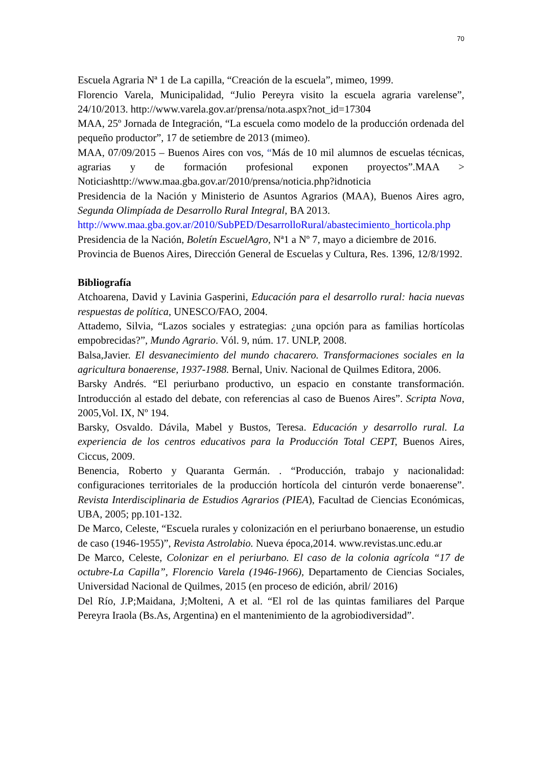70
Escuela Agraria Nª 1 de La capilla, “Creación de la escuela”, mimeo, 1999.
Florencio Varela, Municipalidad, “Julio Pereyra visito la escuela agraria varelense”, 24/10/2013. http://www.varela.gov.ar/prensa/nota.aspx?not_id=17304
MAA, 25º Jornada de Integración, “La escuela como modelo de la producción ordenada del pequeño productor”, 17 de setiembre de 2013 (mimeo).
MAA, 07/09/2015 – Buenos Aires con vos, “Más de 10 mil alumnos de escuelas técnicas, agrarias y de formación profesional exponen proyectos”.MAA > Noticiashttp://www.maa.gba.gov.ar/2010/prensa/noticia.php?idnoticia
Presidencia de la Nación y Ministerio de Asuntos Agrarios (MAA), Buenos Aires agro, Segunda Olimpíada de Desarrollo Rural Integral, BA 2013.
http://www.maa.gba.gov.ar/2010/SubPED/DesarrolloRural/abastecimiento_horticola.php
Presidencia de la Nación, Boletín EscuelAgro, Nª1 a Nº 7, mayo a diciembre de 2016.
Provincia de Buenos Aires, Dirección General de Escuelas y Cultura, Res. 1396, 12/8/1992.
Bibliografía
Atchoarena, David y Lavinia Gasperini, Educación para el desarrollo rural: hacia nuevas respuestas de política, UNESCO/FAO, 2004.
Attademo, Silvia, “Lazos sociales y estrategias: ¿una opción para as familias hortícolas empobrecidas?”, Mundo Agrario. Vól. 9, núm. 17. UNLP, 2008.
Balsa,Javier. El desvanecimiento del mundo chacarero. Transformaciones sociales en la agricultura bonaerense, 1937-1988. Bernal, Univ. Nacional de Quilmes Editora, 2006.
Barsky Andrés. “El periurbano productivo, un espacio en constante transformación. Introducción al estado del debate, con referencias al caso de Buenos Aires”. Scripta Nova, 2005,Vol. IX, Nº 194.
Barsky, Osvaldo. Dávila, Mabel y Bustos, Teresa. Educación y desarrollo rural. La experiencia de los centros educativos para la Producción Total CEPT, Buenos Aires, Ciccus, 2009.
Benencia, Roberto y Quaranta Germán. . “Producción, trabajo y nacionalidad: configuraciones territoriales de la producción hortícola del cinturón verde bonaerense”. Revista Interdisciplinaria de Estudios Agrarios (PIEA), Facultad de Ciencias Económicas, UBA, 2005; pp.101-132.
De Marco, Celeste, “Escuela rurales y colonización en el periurbano bonaerense, un estudio de caso (1946-1955)”, Revista Astrolabio. Nueva época,2014. www.revistas.unc.edu.ar
De Marco, Celeste, Colonizar en el periurbano. El caso de la colonia agrícola “17 de octubre-La Capilla”, Florencio Varela (1946-1966), Departamento de Ciencias Sociales, Universidad Nacional de Quilmes, 2015 (en proceso de edición, abril/ 2016)
Del Río, J.P;Maidana, J;Molteni, A et al. “El rol de las quintas familiares del Parque Pereyra Iraola (Bs.As, Argentina) en el mantenimiento de la agrobiodiversidad”.